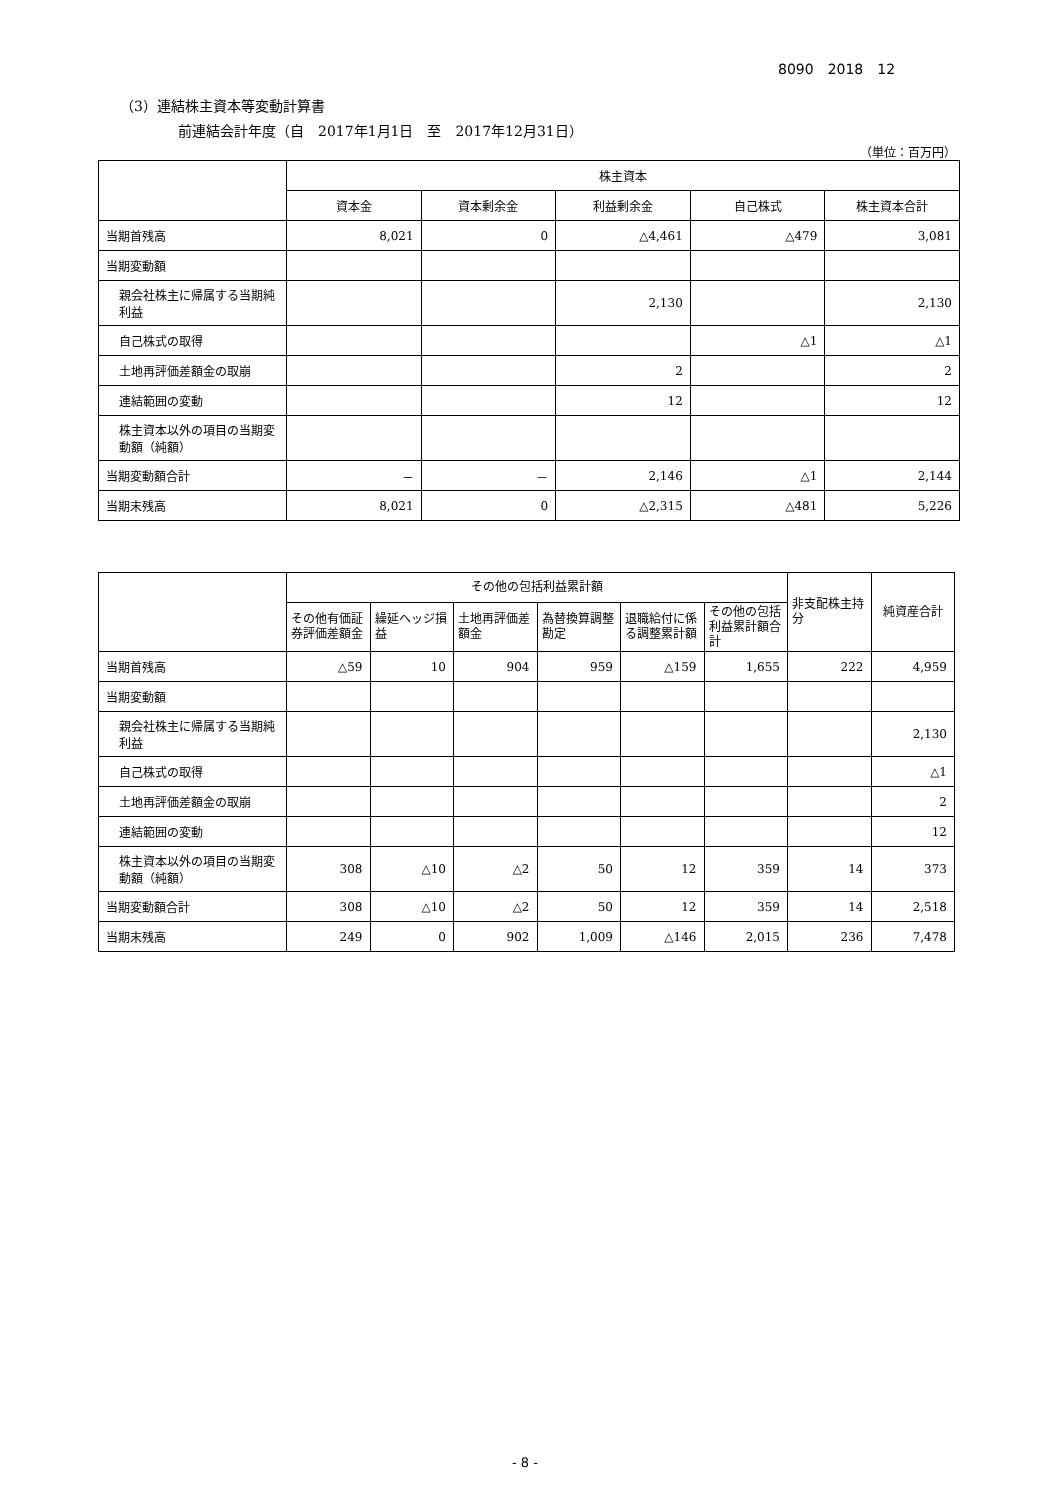8090　2018　12
（3）連結株主資本等変動計算書
前連結会計年度（自　2017年1月1日　至　2017年12月31日）
（単位：百万円）
| | 株主資本 | | | | |
| --- | --- | --- | --- | --- | --- |
| | 資本金 | 資本剰余金 | 利益剰余金 | 自己株式 | 株主資本合計 |
| 当期首残高 | 8,021 | 0 | △4,461 | △479 | 3,081 |
| 当期変動額 | | | | | |
| 親会社株主に帰属する当期純利益 | | | 2,130 | | 2,130 |
| 自己株式の取得 | | | | △1 | △1 |
| 土地再評価差額金の取崩 | | | 2 | | 2 |
| 連結範囲の変動 | | | 12 | | 12 |
| 株主資本以外の項目の当期変動額（純額） | | | | | |
| 当期変動額合計 | － | － | 2,146 | △1 | 2,144 |
| 当期末残高 | 8,021 | 0 | △2,315 | △481 | 5,226 |
| | その他の包括利益累計額 | | | | | | 非支配株主持分 | 純資産合計 |
| --- | --- | --- | --- | --- | --- | --- | --- | --- |
| | その他有価証券評価差額金 | 繰延ヘッジ損益 | 土地再評価差額金 | 為替換算調整勘定 | 退職給付に係る調整累計額 | その他の包括利益累計額合計 | | |
| 当期首残高 | △59 | 10 | 904 | 959 | △159 | 1,655 | 222 | 4,959 |
| 当期変動額 | | | | | | | | |
| 親会社株主に帰属する当期純利益 | | | | | | | | 2,130 |
| 自己株式の取得 | | | | | | | | △1 |
| 土地再評価差額金の取崩 | | | | | | | | 2 |
| 連結範囲の変動 | | | | | | | | 12 |
| 株主資本以外の項目の当期変動額（純額） | 308 | △10 | △2 | 50 | 12 | 359 | 14 | 373 |
| 当期変動額合計 | 308 | △10 | △2 | 50 | 12 | 359 | 14 | 2,518 |
| 当期末残高 | 249 | 0 | 902 | 1,009 | △146 | 2,015 | 236 | 7,478 |
- 8 -